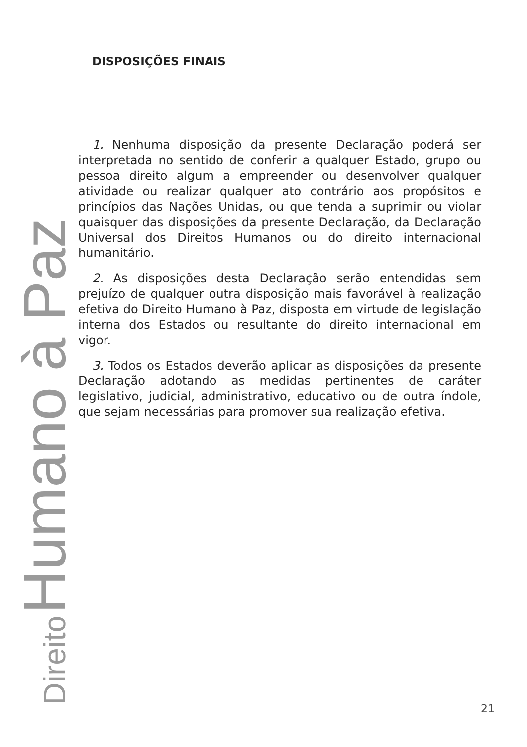Direito Humano à Paz
DISPOSIÇÕES FINAIS
1. Nenhuma disposição da presente Declaração poderá ser interpretada no sentido de conferir a qualquer Estado, grupo ou pessoa direito algum a empreender ou desenvolver qualquer atividade ou realizar qualquer ato contrário aos propósitos e princípios das Nações Unidas, ou que tenda a suprimir ou violar quaisquer das disposições da presente Declaração, da Declaração Universal dos Direitos Humanos ou do direito internacional humanitário.
2. As disposições desta Declaração serão entendidas sem prejuízo de qualquer outra disposição mais favorável à realização efetiva do Direito Humano à Paz, disposta em virtude de legislação interna dos Estados ou resultante do direito internacional em vigor.
3. Todos os Estados deverão aplicar as disposições da presente Declaração adotando as medidas pertinentes de caráter legislativo, judicial, administrativo, educativo ou de outra índole, que sejam necessárias para promover sua realização efetiva.
21